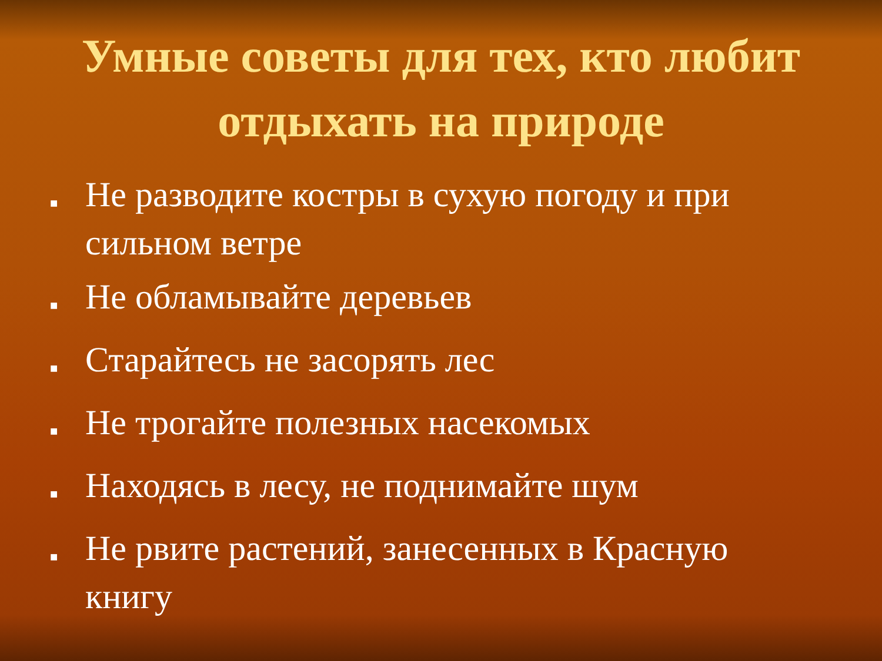Умные советы для тех, кто любит отдыхать на природе
■ Не разводите костры в сухую погоду и при сильном ветре
■ Не обламывайте деревьев
■ Старайтесь не засорять лес
■ Не трогайте полезных насекомых
■ Находясь в лесу, не поднимайте шум
■ Не рвите растений, занесенных в Красную книгу